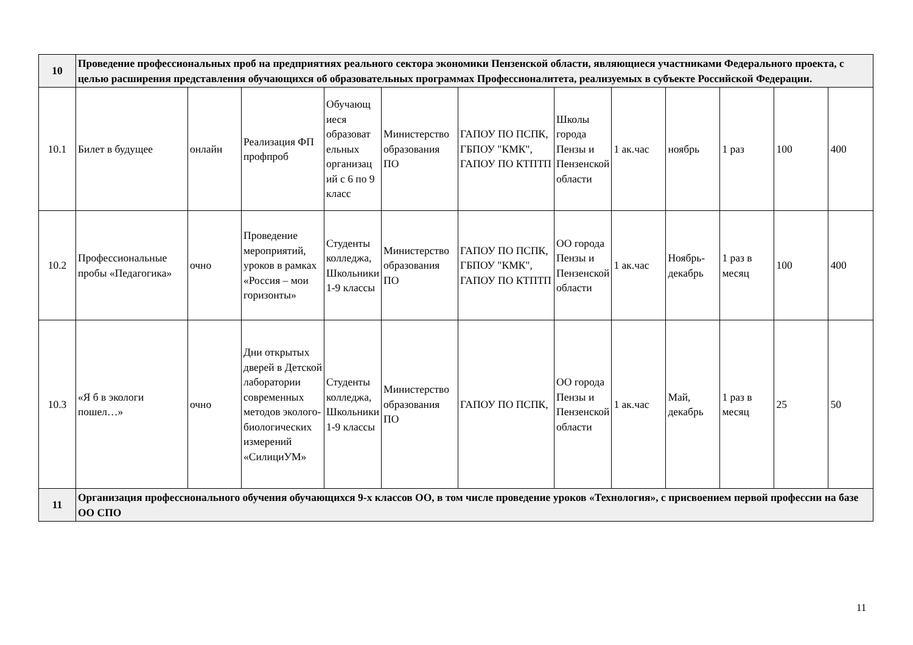| 10 | Проведение профессиональных проб на предприятиях реального сектора экономики Пензенской области, являющиеся участниками Федерального проекта, с целью расширения представления обучающихся об образовательных программах Профессионалитета, реализуемых в субъекте Российской Федерации. | | | | | | | | | | | |
| 10.1 | Билет в будущее | онлайн | Реализация ФП профпроб | Обучающ иеся образоват ельных организац ий с 6 по 9 класс | Министерство образования ПО | ГАПОУ ПО ПСПК, ГБПОУ "КМК", ГАПОУ ПО КТПТП | Школы города Пензы и Пензенской области | 1 ак.час | ноябрь | 1 раз | 100 | 400 |
| 10.2 | Профессиональные пробы «Педагогика» | очно | Проведение мероприятий, уроков в рамках «Россия – мои горизонты» | Студенты колледжа, Школьники 1-9 классы | Министерство образования ПО | ГАПОУ ПО ПСПК, ГБПОУ "КМК", ГАПОУ ПО КТПТП | ОО города Пензы и Пензенской области | 1 ак.час | Ноябрь-декабрь | 1 раз в месяц | 100 | 400 |
| 10.3 | «Я б в экологи пошел…» | очно | Дни открытых дверей в Детской лаборатории современных методов эколого-биологических измерений «СилициУМ» | Студенты колледжа, Школьники 1-9 классы | Министерство образования ПО | ГАПОУ ПО ПСПК, | ОО города Пензы и Пензенской области | 1 ак.час | Май, декабрь | 1 раз в месяц | 25 | 50 |
| 11 | Организация профессионального обучения обучающихся 9-х классов ОО, в том числе проведение уроков «Технология», с присвоением первой профессии на базе ОО СПО | | | | | | | | | | | |
11